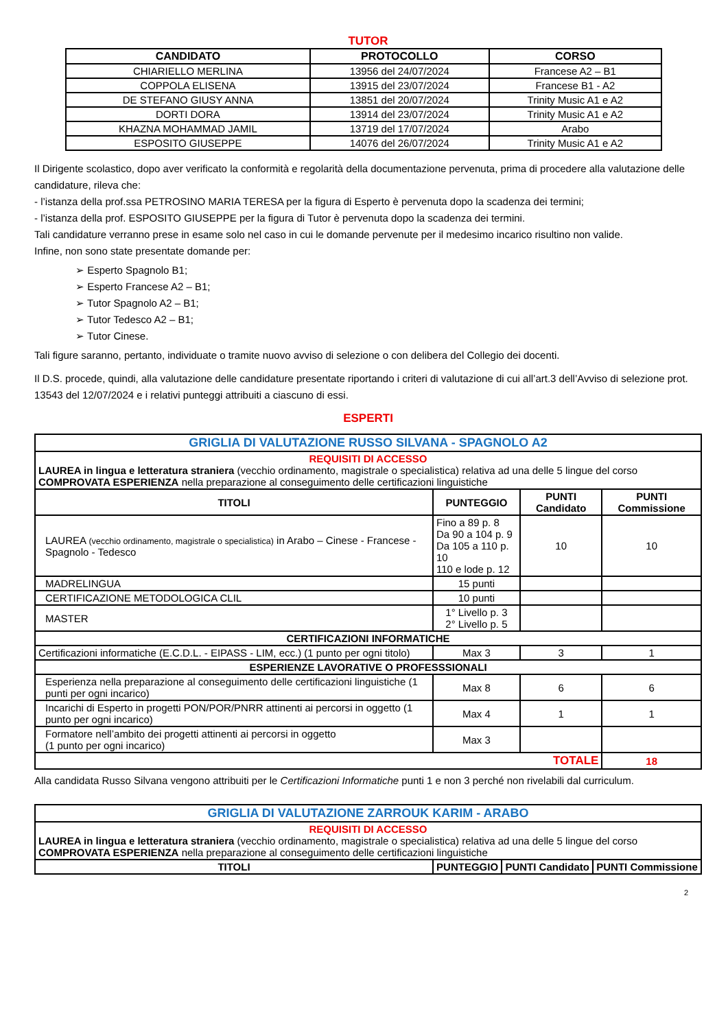TUTOR
| CANDIDATO | PROTOCOLLO | CORSO |
| --- | --- | --- |
| CHIARIELLO MERLINA | 13956 del 24/07/2024 | Francese A2 – B1 |
| COPPOLA ELISENA | 13915 del 23/07/2024 | Francese B1 - A2 |
| DE STEFANO GIUSY ANNA | 13851 del 20/07/2024 | Trinity Music A1 e A2 |
| DORTI DORA | 13914 del 23/07/2024 | Trinity Music A1 e A2 |
| KHAZNA MOHAMMAD JAMIL | 13719 del 17/07/2024 | Arabo |
| ESPOSITO GIUSEPPE | 14076 del 26/07/2024 | Trinity Music A1 e A2 |
Il Dirigente scolastico, dopo aver verificato la conformità e regolarità della documentazione pervenuta, prima di procedere alla valutazione delle candidature, rileva che:
- l’istanza della prof.ssa PETROSINO MARIA TERESA per la figura di Esperto è pervenuta dopo la scadenza dei termini;
- l’istanza della prof. ESPOSITO GIUSEPPE per la figura di Tutor è pervenuta dopo la scadenza dei termini.
Tali candidature verranno prese in esame solo nel caso in cui le domande pervenute per il medesimo incarico risultino non valide.
Infine, non sono state presentate domande per:
➢ Esperto Spagnolo B1;
➢ Esperto Francese A2 – B1;
➢ Tutor Spagnolo A2 – B1;
➢ Tutor Tedesco A2 – B1;
➢ Tutor Cinese.
Tali figure saranno, pertanto, individuate o tramite nuovo avviso di selezione o con delibera del Collegio dei docenti.
Il D.S. procede, quindi, alla valutazione delle candidature presentate riportando i criteri di valutazione di cui all’art.3 dell’Avviso di selezione prot. 13543 del 12/07/2024 e i relativi punteggi attribuiti a ciascuno di essi.
ESPERTI
| GRIGLIA DI VALUTAZIONE RUSSO SILVANA - SPAGNOLO A2 | | | |
| REQUISITI DI ACCESSO LAUREA in lingua e letteratura straniera (vecchio ordinamento, magistrale o specialistica) relativa ad una delle 5 lingue del corso COMPROVATA ESPERIENZA nella preparazione al conseguimento delle certificazioni linguistiche | | | |
| TITOLI | PUNTEGGIO | PUNTI Candidato | PUNTI Commissione |
| LAUREA (vecchio ordinamento, magistrale o specialistica) in Arabo – Cinese - Francese - Spagnolo - Tedesco | Fino a 89 p. 8 Da 90 a 104 p. 9 Da 105 a 110 p. 10 110 e lode p. 12 | 10 | 10 |
| MADRELINGUA | 15 punti | | |
| CERTIFICAZIONE METODOLOGICA CLIL | 10 punti | | |
| MASTER | 1° Livello p. 3 2° Livello p. 5 | | |
| CERTIFICAZIONI INFORMATICHE | | | |
| Certificazioni informatiche (E.C.D.L. - EIPASS - LIM, ecc.) (1 punto per ogni titolo) | Max 3 | 3 | 1 |
| ESPERIENZE LAVORATIVE O PROFESSSIONALI | | | |
| Esperienza nella preparazione al conseguimento delle certificazioni linguistiche (1 punti per ogni incarico) | Max 8 | 6 | 6 |
| Incarichi di Esperto in progetti PON/POR/PNRR attinenti ai percorsi in oggetto (1 punto per ogni incarico) | Max 4 | 1 | 1 |
| Formatore nell’ambito dei progetti attinenti ai percorsi in oggetto (1 punto per ogni incarico) | Max 3 | | |
| TOTALE | | | 18 |
Alla candidata Russo Silvana vengono attribuiti per le Certificazioni Informatiche punti 1 e non 3 perché non rivelabili dal curriculum.
| GRIGLIA DI VALUTAZIONE ZARROUK KARIM - ARABO | | | |
| REQUISITI DI ACCESSO LAUREA in lingua e letteratura straniera (vecchio ordinamento, magistrale o specialistica) relativa ad una delle 5 lingue del corso COMPROVATA ESPERIENZA nella preparazione al conseguimento delle certificazioni linguistiche | | | |
| TITOLI | PUNTEGGIO | PUNTI Candidato | PUNTI Commissione |
2